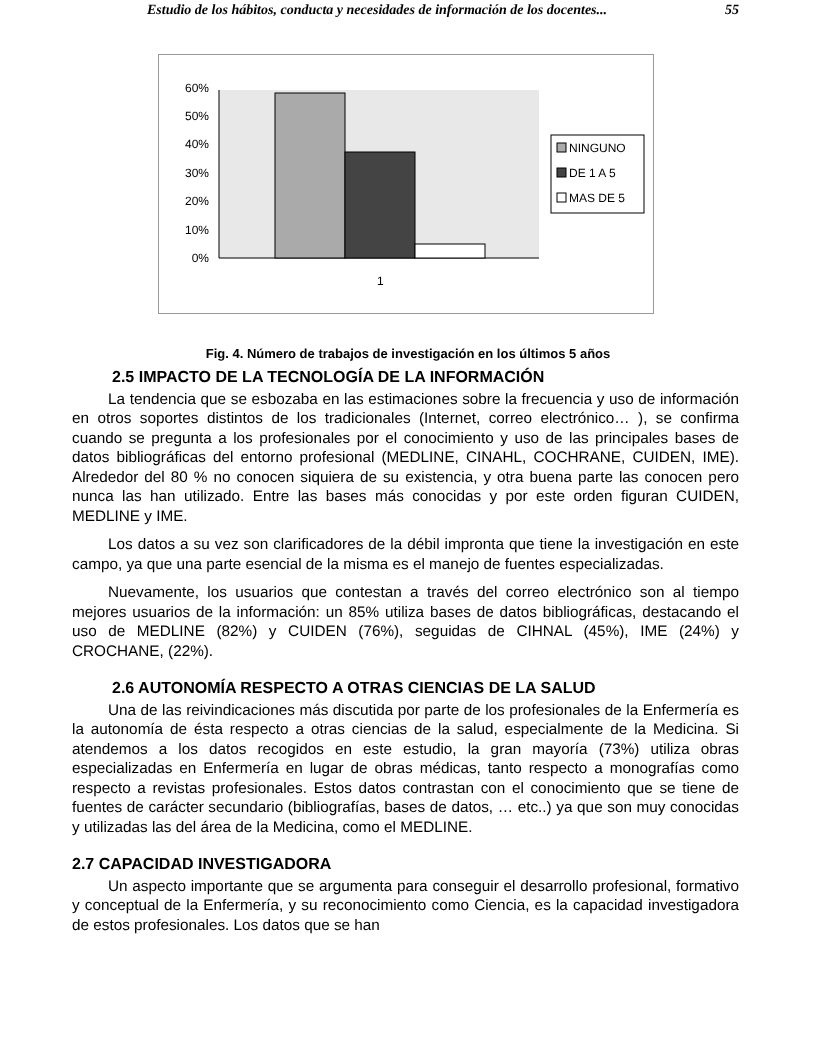Estudio de los hábitos, conducta y necesidades de información de los docentes... 55
60%
50%
40%
30%
20%
10%
0%
1
NINGUNO
DE 1 A 5
MAS DE 5
Fig. 4. Número de trabajos de investigación en los últimos 5 años
2.5 IMPACTO DE LA TECNOLOGÍA DE LA INFORMACIÓN
La tendencia que se esbozaba en las estimaciones sobre la frecuencia y uso de información en otros soportes distintos de los tradicionales (Internet, correo electrónico… ), se confirma cuando se pregunta a los profesionales por el conocimiento y uso de las principales bases de datos bibliográficas del entorno profesional (MEDLINE, CINAHL, COCHRANE, CUIDEN, IME). Alrededor del 80 % no conocen siquiera de su existencia, y otra buena parte las conocen pero nunca las han utilizado. Entre las bases más conocidas y por este orden figuran CUIDEN, MEDLINE y IME.
Los datos a su vez son clarificadores de la débil impronta que tiene la investigación en este campo, ya que una parte esencial de la misma es el manejo de fuentes especializadas.
Nuevamente, los usuarios que contestan a través del correo electrónico son al tiempo mejores usuarios de la información: un 85% utiliza bases de datos bibliográficas, destacando el uso de MEDLINE (82%) y CUIDEN (76%), seguidas de CIHNAL (45%), IME (24%) y CROCHANE, (22%).
2.6 AUTONOMÍA RESPECTO A OTRAS CIENCIAS DE LA SALUD
Una de las reivindicaciones más discutida por parte de los profesionales de la Enfermería es la autonomía de ésta respecto a otras ciencias de la salud, especialmente de la Medicina. Si atendemos a los datos recogidos en este estudio, la gran mayoría (73%) utiliza obras especializadas en Enfermería en lugar de obras médicas, tanto respecto a monografías como respecto a revistas profesionales. Estos datos contrastan con el conocimiento que se tiene de fuentes de carácter secundario (bibliografías, bases de datos, … etc..) ya que son muy conocidas y utilizadas las del área de la Medicina, como el MEDLINE.
2.7 CAPACIDAD INVESTIGADORA
Un aspecto importante que se argumenta para conseguir el desarrollo profesional, formativo y conceptual de la Enfermería, y su reconocimiento como Ciencia, es la capacidad investigadora de estos profesionales. Los datos que se han